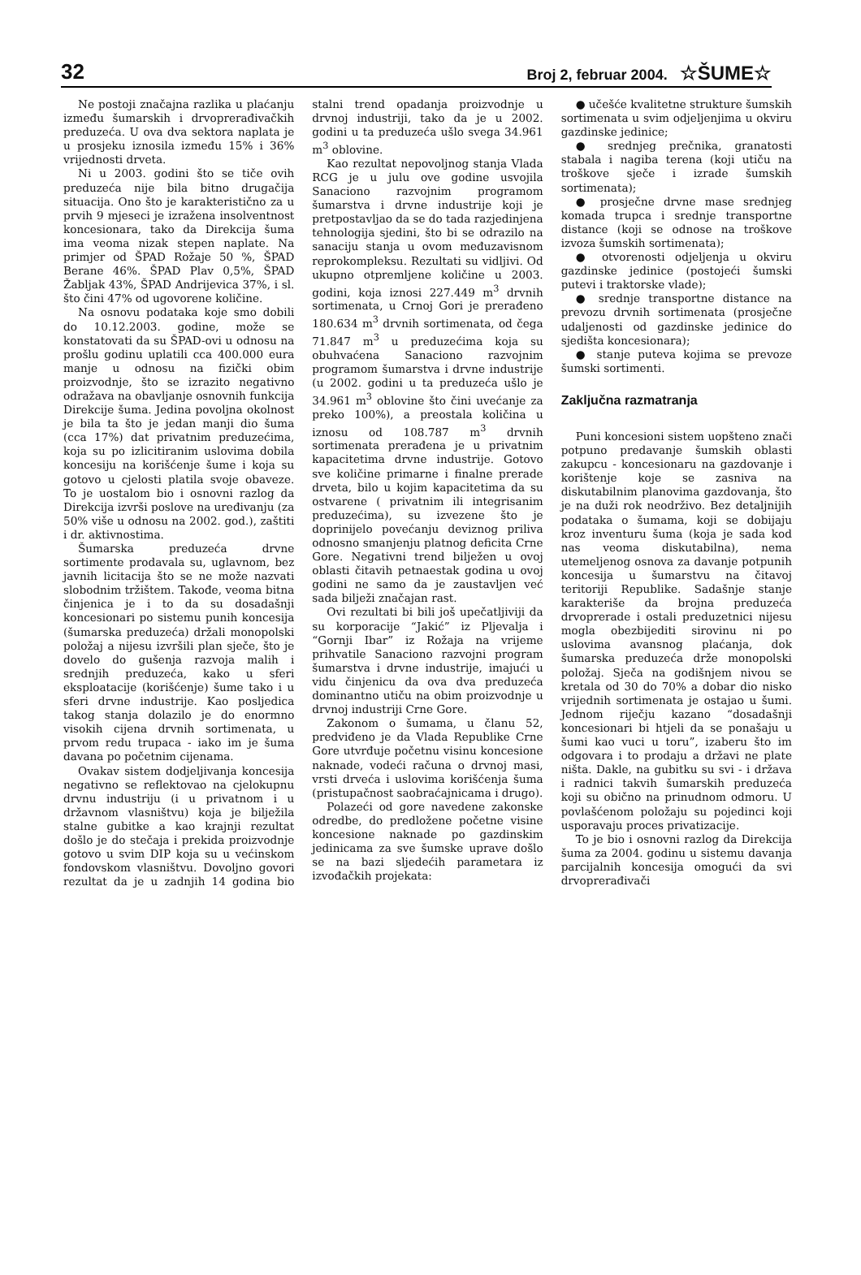32 Broj 2, februar 2004. ☆ŠUME☆
Ne postoji značajna razlika u plaćanju između šumarskih i drvoprerađivačkih preduzeća. U ova dva sektora naplata je u prosjeku iznosila između 15% i 36% vrijednosti drveta.
Ni u 2003. godini što se tiče ovih preduzeća nije bila bitno drugačija situacija. Ono što je karakteristično za u prvih 9 mjeseci je izražena insolventnost koncesionara, tako da Direkcija šuma ima veoma nizak stepen naplate. Na primjer od ŠPAD Rožaje 50 %, ŠPAD Berane 46%. ŠPAD Plav 0,5%, ŠPAD Žabljak 43%, ŠPAD Andrijevica 37%, i sl. što čini 47% od ugovorene količine.
Na osnovu podataka koje smo dobili do 10.12.2003. godine, može se konstatovati da su ŠPAD-ovi u odnosu na prošlu godinu uplatili cca 400.000 eura manje u odnosu na fizički obim proizvodnje, što se izrazito negativno odražava na obavljanje osnovnih funkcija Direkcije šuma. Jedina povoljna okolnost je bila ta što je jedan manji dio šuma (cca 17%) dat privatnim preduzećima, koja su po izlicitiranim uslovima dobila koncesiju na korišćenje šume i koja su gotovo u cjelosti platila svoje obaveze. To je uostalom bio i osnovni razlog da Direkcija izvrši poslove na uređivanju (za 50% više u odnosu na 2002. god.), zaštiti i dr. aktivnostima.
Šumarska preduzeća drvne sortimente prodavala su, uglavnom, bez javnih licitacija što se ne može nazvati slobodnim tržištem. Takođe, veoma bitna činjenica je i to da su dosadašnji koncesionari po sistemu punih koncesija (šumarska preduzeća) držali monopolski položaj a nijesu izvršili plan sječe, što je dovelo do gušenja razvoja malih i srednjih preduzeća, kako u sferi eksploatacije (korišćenje) šume tako i u sferi drvne industrije. Kao posljedica takog stanja dolazilo je do enormno visokih cijena drvnih sortimenata, u prvom redu trupaca - iako im je šuma davana po početnim cijenama.
Ovakav sistem dodjeljivanja koncesija negativno se reflektovao na cjelokupnu drvnu industriju (i u privatnom i u državnom vlasništvu) koja je bilježila stalne gubitke a kao krajnji rezultat došlo je do stečaja i prekida proizvodnje gotovo u svim DIP koja su u većinskom fondovskom vlasništvu. Dovoljno govori rezultat da je u zadnjih 14 godina bio stalni trend opadanja proizvodnje u drvnoj industriji, tako da je u 2002. godini u ta preduzeća ušlo svega 34.961 m<sup>3</sup> oblovine.
Kao rezultat nepovoljnog stanja Vlada RCG je u julu ove godine usvojila Sanaciono razvojnim programom šumarstva i drvne industrije koji je pretpostavljao da se do tada razjedinjena tehnologija sjedini, što bi se odrazilo na sanaciju stanja u ovom međuzavisnom reprokompleksu. Rezultati su vidljivi. Od ukupno otpremljene količine u 2003. godini, koja iznosi 227.449 m<sup>3</sup> drvnih sortimenata, u Crnoj Gori je prerađeno 180.634 m<sup>3</sup> drvnih sortimenata, od čega 71.847 m<sup>3</sup> u preduzećima koja su obuhvaćena Sanaciono razvojnim programom šumarstva i drvne industrije (u 2002. godini u ta preduzeća ušlo je 34.961 m<sup>3</sup> oblovine što čini uvećanje za preko 100%), a preostala količina u iznosu od 108.787 m<sup>3</sup> drvnih sortimenata prerađena je u privatnim kapacitetima drvne industrije. Gotovo sve količine primarne i finalne prerade drveta, bilo u kojim kapacitetima da su ostvarene ( privatnim ili integrisanim preduzećima), su izvezene što je doprinijelo povećanju deviznog priliva odnosno smanjenju platnog deficita Crne Gore. Negativni trend bilježen u ovoj oblasti čitavih petnaestak godina u ovoj godini ne samo da je zaustavljen već sada bilježi značajan rast.
Ovi rezultati bi bili još upečatljiviji da su korporacije “Jakić” iz Pljevalja i “Gornji Ibar” iz Rožaja na vrijeme prihvatile Sanaciono razvojni program šumarstva i drvne industrije, imajući u vidu činjenicu da ova dva preduzeća dominantno utiču na obim proizvodnje u drvnoj industriji Crne Gore.
Zakonom o šumama, u članu 52, predviđeno je da Vlada Republike Crne Gore utvrđuje početnu visinu koncesione naknade, vodeći računa o drvnoj masi, vrsti drveća i uslovima korišćenja šuma (pristupačnost saobraćajnicama i drugo).
Polazeći od gore navedene zakonske odredbe, do predložene početne visine koncesione naknade po gazdinskim jedinicama za sve šumske uprave došlo se na bazi sljedećih parametara iz izvođačkih projekata:
● učešće kvalitetne strukture šumskih sortimenata u svim odjeljenjima u okviru gazdinske jedinice;
● srednjeg prečnika, granatosti stabala i nagiba terena (koji utiču na troškove sječe i izrade šumskih sortimenata);
● prosječne drvne mase srednjeg komada trupca i srednje transportne distance (koji se odnose na troškove izvoza šumskih sortimenata);
● otvorenosti odjeljenja u okviru gazdinske jedinice (postojeći šumski putevi i traktorske vlade);
● srednje transportne distance na prevozu drvnih sortimenata (prosječne udaljenosti od gazdinske jedinice do sjedišta koncesionara);
● stanje puteva kojima se prevoze šumski sortimenti.
Zaključna razmatranja
Puni koncesioni sistem uopšteno znači potpuno predavanje šumskih oblasti zakupcu - koncesionaru na gazdovanje i korištenje koje se zasniva na diskutabilnim planovima gazdovanja, što je na duži rok neodrživo. Bez detaljnijih podataka o šumama, koji se dobijaju kroz inventuru šuma (koja je sada kod nas veoma diskutabilna), nema utemeljenog osnova za davanje potpunih koncesija u šumarstvu na čitavoj teritoriji Republike. Sadašnje stanje karakteriše da brojna preduzeća drvoprerade i ostali preduzetnici nijesu mogla obezbijediti sirovinu ni po uslovima avansnog plaćanja, dok šumarska preduzeća drže monopolski položaj. Sječa na godišnjem nivou se kretala od 30 do 70% a dobar dio nisko vrijednih sortimenata je ostajao u šumi. Jednom riječju kazano “dosadašnji koncesionari bi htjeli da se ponašaju u šumi kao vuci u toru”, izaberu što im odgovara i to prodaju a državi ne plate ništa. Dakle, na gubitku su svi - i država i radnici takvih šumarskih preduzeća koji su obično na prinudnom odmoru. U povlašćenom položaju su pojedinci koji usporavaju proces privatizacije.
To je bio i osnovni razlog da Direkcija šuma za 2004. godinu u sistemu davanja parcijalnih koncesija omogući da svi drvoprerađivači